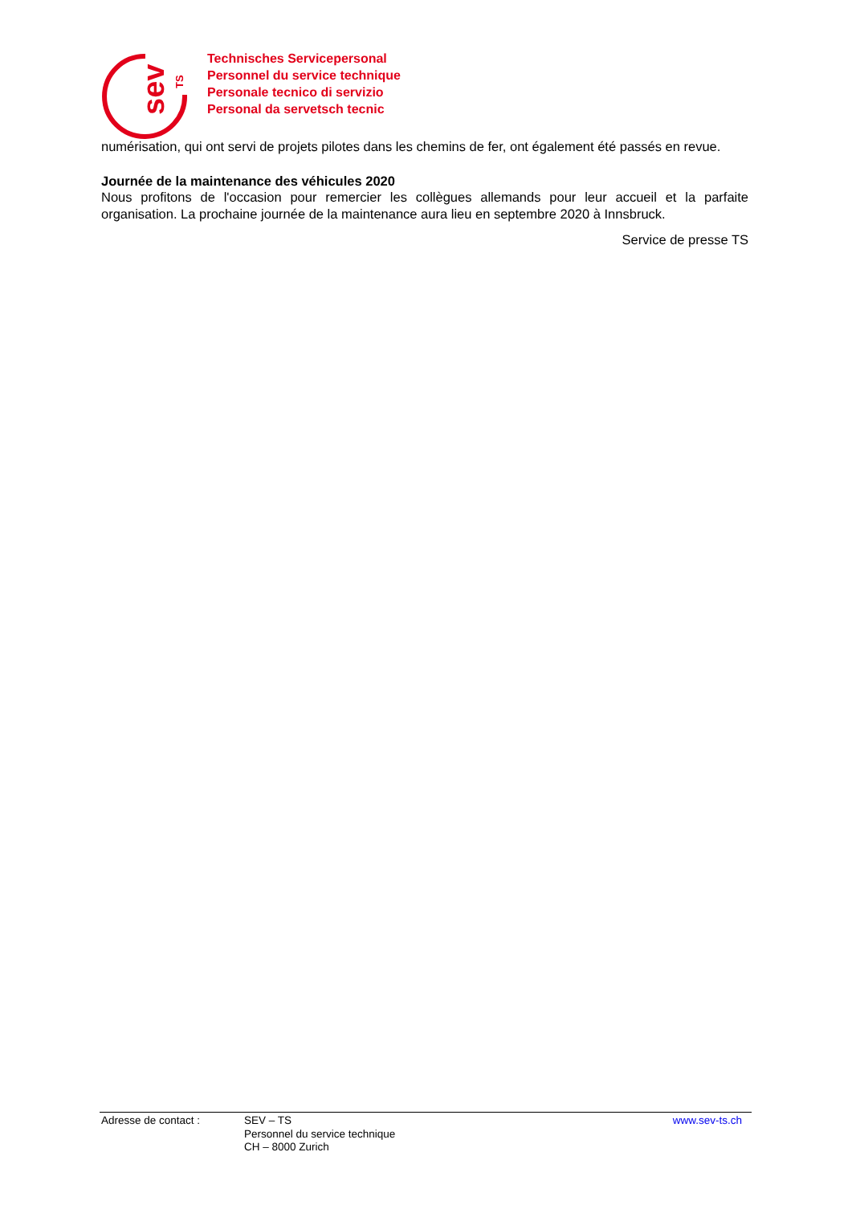sev
TS
Technisches Servicepersonal
Personnel du service technique
Personale tecnico di servizio
Personal da servetsch tecnic
numérisation, qui ont servi de projets pilotes dans les chemins de fer, ont également été passés en revue.
Journée de la maintenance des véhicules 2020
Nous profitons de l'occasion pour remercier les collègues allemands pour leur accueil et la parfaite organisation. La prochaine journée de la maintenance aura lieu en septembre 2020 à Innsbruck.
Service de presse TS
Adresse de contact : SEV – TS
Personnel du service technique
CH – 8000 Zurich
www.sev-ts.ch